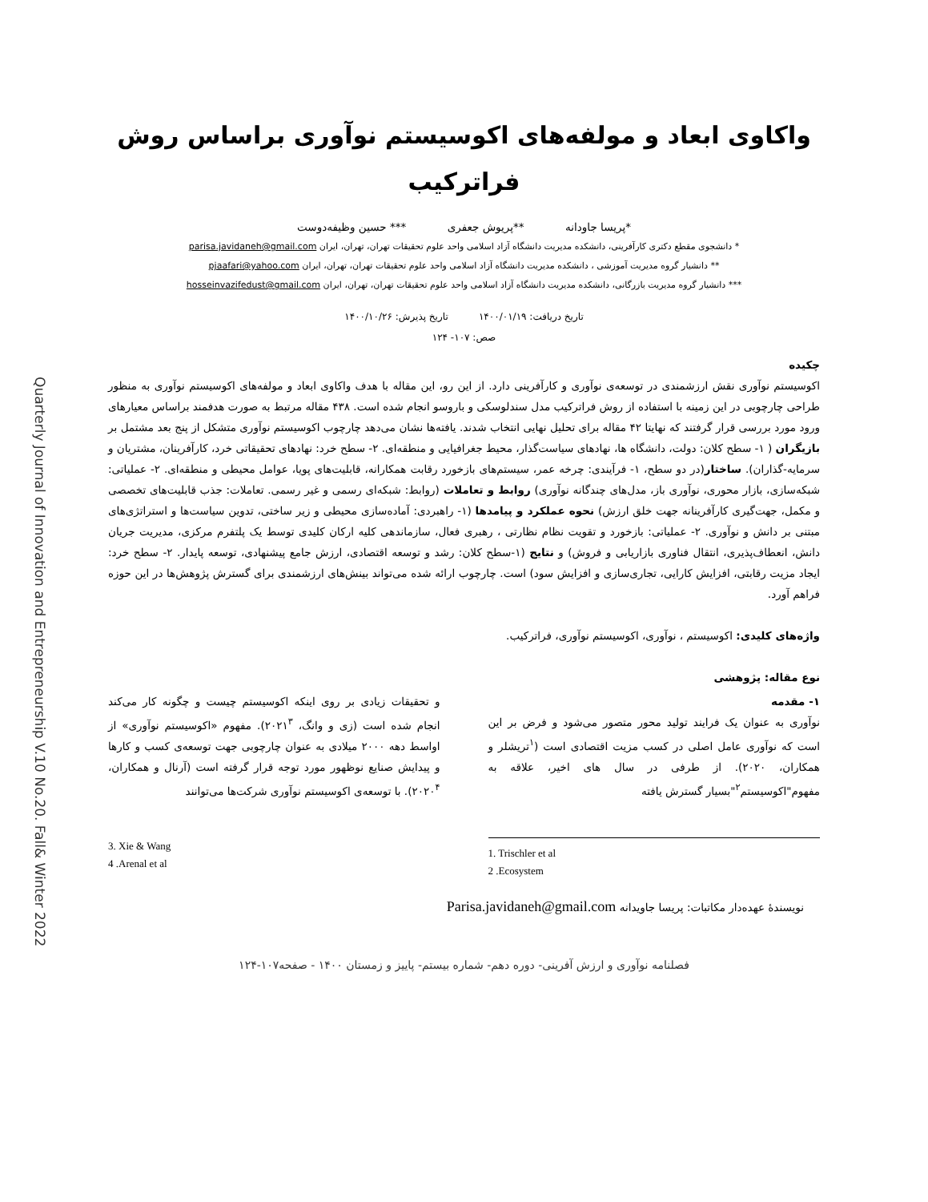Quarterly Journal of Innovation and Entrepreneurship V.10 No.20. Fall& Winter 2022
واکاوی ابعاد و مولفه‌های اکوسیستم نوآوری براساس روش
فراترکیب
*پریسا جاودانه **پریوش جعفری *** حسین وظیفه‌دوست
* دانشجوی مقطع دکتری کارآفرینی، دانشکده مدیریت دانشگاه آزاد اسلامی واحد علوم تحقیقات تهران، تهران، ایران parisa.javidaneh@gmail.com
** دانشیار گروه مدیریت آموزشی ، دانشکده مدیریت دانشگاه آزاد اسلامی واحد علوم تحقیقات تهران، تهران، ایران pjaafari@yahoo.com
*** دانشیار گروه مدیریت بازرگانی، دانشکده مدیریت دانشگاه آزاد اسلامی واحد علوم تحقیقات تهران، تهران، ایران hosseinvazifedust@gmail.com
تاریخ دریافت: ۱۴۰۰/۰۱/۱۹ تاریخ پذیرش: ۱۴۰۰/۱۰/۲۶
صص: ۱۰۷- ۱۲۴
چکیده
اکوسیستم نوآوری نقش ارزشمندی در توسعه‌ی نوآوری و کارآفرینی دارد. از این رو، این مقاله با هدف واکاوی ابعاد و مولفه‌های اکوسیستم نوآوری به منظور طراحی چارچوبی در این زمینه با استفاده از روش فراترکیب مدل سندلوسکی و باروسو انجام شده است. ۴۳۸ مقاله مرتبط به صورت هدفمند براساس معیارهای ورود مورد بررسی قرار گرفتند که نهایتا ۴۲ مقاله برای تحلیل نهایی انتخاب شدند. یافته‌ها نشان می‌دهد چارچوب اکوسیستم نوآوری متشکل از پنج بعد مشتمل بر بازیگران ( ۱- سطح کلان: دولت، دانشگاه ها، نهادهای سیاست‌گذار، محیط جغرافیایی و منطقه‌ای. ۲- سطح خرد: نهادهای تحقیقاتی خرد، کارآفرینان، مشتریان و سرمایه-گذاران). ساختار(در دو سطح، ۱- فرآیندی: چرخه عمر، سیستم‌های بازخورد رقابت همکارانه، قابلیت‌های پویا، عوامل محیطی و منطقه‌ای. ۲- عملیاتی: شبکه‌سازی، بازار محوری، نوآوری باز، مدل‌های چندگانه نوآوری) روابط و تعاملات (روابط: شبکه‌ای رسمی و غیر رسمی. تعاملات: جذب قابلیت‌های تخصصی و مکمل، جهت‌گیری کارآفرینانه جهت خلق ارزش) نحوه عملکرد و پیامدها (۱- راهبردی: آماده‌سازی محیطی و زیر ساختی، تدوین سیاست‌ها و استراتژی‌های مبتنی بر دانش و نوآوری. ۲- عملیاتی: بازخورد و تقویت نظام نظارتی ، رهبری فعال، سازماندهی کلیه ارکان کلیدی توسط یک پلتفرم مرکزی، مدیریت جریان دانش، انعطاف‌پذیری، انتقال فناوری بازاریابی و فروش) و نتایج (۱-سطح کلان: رشد و توسعه اقتصادی، ارزش جامع پیشنهادی، توسعه پایدار. ۲- سطح خرد: ایجاد مزیت رقابتی، افزایش کارایی، تجاری‌سازی و افزایش سود) است. چارچوب ارائه شده می‌تواند بینش‌های ارزشمندی برای گسترش پژوهش‌ها در این حوزه فراهم آورد.
واژه‌های کلیدی: اکوسیستم ، نوآوری، اکوسیستم نوآوری، فراترکیب.
نوع مقاله: پژوهشی
۱- مقدمه
نوآوری به عنوان یک فرایند تولید محور متصور می‌شود و فرض بر این است که نوآوری عامل اصلی در کسب مزیت اقتصادی است (<sup>۱</sup>تریشلر و همکاران، ۲۰۲۰). از طرفی در سال های اخیر، علاقه به مفهوم"اکوسیستم<sup>۲</sup>"بسیار گسترش یافته
و تحقیقات زیادی بر روی اینکه اکوسیستم چیست و چگونه کار می‌کند انجام شده است (زی و وانگ، ۲۰۲۱<sup>۳</sup>). مفهوم «اکوسیستم نوآوری» از اواسط دهه ۲۰۰۰ میلادی به عنوان چارچوبی جهت توسعه‌ی کسب و کارها و پیدایش صنایع نوظهور مورد توجه قرار گرفته است (آرنال و همکاران، ۲۰۲۰<sup>۴</sup>). با توسعه‌ی اکوسیستم نوآوری شرکت‌ها می‌توانند
3. Xie & Wang
4 .Arenal et al
1. Trischler et al
2 .Ecosystem
نویسندهٔ عهده‌دار مکاتبات: پریسا جاویدانه Parisa.javidaneh@gmail.com
فصلنامه نوآوری و ارزش آفرینی- دوره دهم- شماره بیستم- پاییز و زمستان ۱۴۰۰ - صفحه۱۰۷-۱۲۴